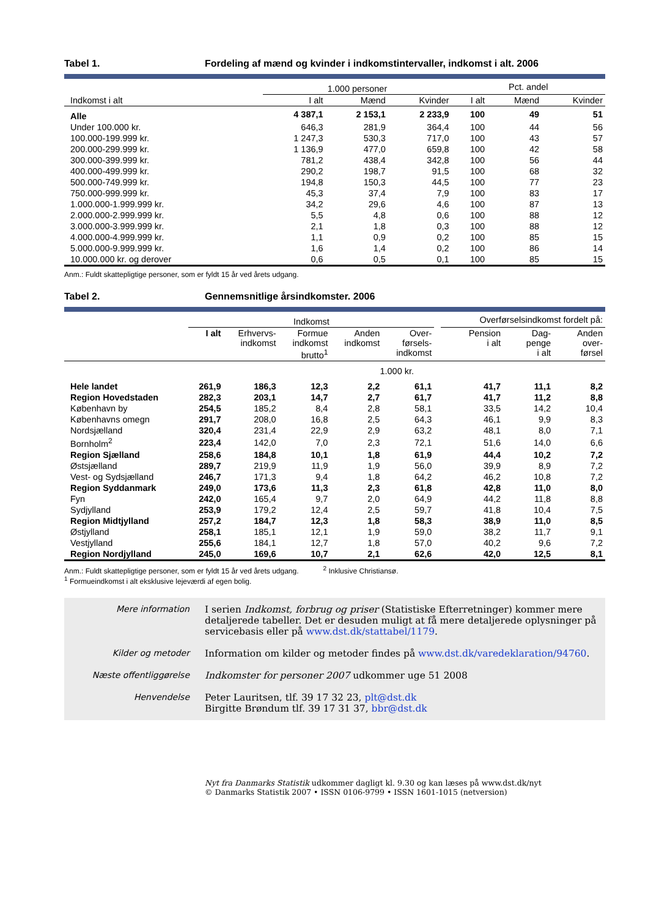Tabel 1. Fordeling af mænd og kvinder i indkomstintervaller, indkomst i alt. 2006
| | 1.000 personer | | | Pct. andel | | |
| --- | --- | --- | --- | --- | --- | --- |
| Indkomst i alt | I alt | Mænd | Kvinder | I alt | Mænd | Kvinder |
| Alle | 4 387,1 | 2 153,1 | 2 233,9 | 100 | 49 | 51 |
| Under 100.000 kr. | 646,3 | 281,9 | 364,4 | 100 | 44 | 56 |
| 100.000-199.999 kr. | 1 247,3 | 530,3 | 717,0 | 100 | 43 | 57 |
| 200.000-299.999 kr. | 1 136,9 | 477,0 | 659,8 | 100 | 42 | 58 |
| 300.000-399.999 kr. | 781,2 | 438,4 | 342,8 | 100 | 56 | 44 |
| 400.000-499.999 kr. | 290,2 | 198,7 | 91,5 | 100 | 68 | 32 |
| 500.000-749.999 kr. | 194,8 | 150,3 | 44,5 | 100 | 77 | 23 |
| 750.000-999.999 kr. | 45,3 | 37,4 | 7,9 | 100 | 83 | 17 |
| 1.000.000-1.999.999 kr. | 34,2 | 29,6 | 4,6 | 100 | 87 | 13 |
| 2.000.000-2.999.999 kr. | 5,5 | 4,8 | 0,6 | 100 | 88 | 12 |
| 3.000.000-3.999.999 kr. | 2,1 | 1,8 | 0,3 | 100 | 88 | 12 |
| 4.000.000-4.999.999 kr. | 1,1 | 0,9 | 0,2 | 100 | 85 | 15 |
| 5.000.000-9.999.999 kr. | 1,6 | 1,4 | 0,2 | 100 | 86 | 14 |
| 10.000.000 kr. og derover | 0,6 | 0,5 | 0,1 | 100 | 85 | 15 |
Anm.: Fuldt skattepligtige personer, som er fyldt 15 år ved årets udgang.
Tabel 2. Gennemsnitlige årsindkomster. 2006
| | Indkomst | | | | | | Overførselsindkomst fordelt på: | | |
| --- | --- | --- | --- | --- | --- | --- | --- | --- | --- |
| | I alt | Erhvervs- indkomst | Formue indkomst brutto<sup>1</sup> | Anden indkomst | Over- førsels- indkomst | | Pension i alt | Dag- penge i alt | Anden over- førsel |
| | 1.000 kr. | | | | | | | | |
| Hele landet | 261,9 | 186,3 | 12,3 | 2,2 | 61,1 | | 41,7 | 11,1 | 8,2 |
| Region Hovedstaden | 282,3 | 203,1 | 14,7 | 2,7 | 61,7 | | 41,7 | 11,2 | 8,8 |
| København by | 254,5 | 185,2 | 8,4 | 2,8 | 58,1 | | 33,5 | 14,2 | 10,4 |
| Københavns omegn | 291,7 | 208,0 | 16,8 | 2,5 | 64,3 | | 46,1 | 9,9 | 8,3 |
| Nordsjælland | 320,4 | 231,4 | 22,9 | 2,9 | 63,2 | | 48,1 | 8,0 | 7,1 |
| Bornholm<sup>2</sup> | 223,4 | 142,0 | 7,0 | 2,3 | 72,1 | | 51,6 | 14,0 | 6,6 |
| Region Sjælland | 258,6 | 184,8 | 10,1 | 1,8 | 61,9 | | 44,4 | 10,2 | 7,2 |
| Østsjælland | 289,7 | 219,9 | 11,9 | 1,9 | 56,0 | | 39,9 | 8,9 | 7,2 |
| Vest- og Sydsjælland | 246,7 | 171,3 | 9,4 | 1,8 | 64,2 | | 46,2 | 10,8 | 7,2 |
| Region Syddanmark | 249,0 | 173,6 | 11,3 | 2,3 | 61,8 | | 42,8 | 11,0 | 8,0 |
| Fyn | 242,0 | 165,4 | 9,7 | 2,0 | 64,9 | | 44,2 | 11,8 | 8,8 |
| Sydjylland | 253,9 | 179,2 | 12,4 | 2,5 | 59,7 | | 41,8 | 10,4 | 7,5 |
| Region Midtjylland | 257,2 | 184,7 | 12,3 | 1,8 | 58,3 | | 38,9 | 11,0 | 8,5 |
| Østjylland | 258,1 | 185,1 | 12,1 | 1,9 | 59,0 | | 38,2 | 11,7 | 9,1 |
| Vestjylland | 255,6 | 184,1 | 12,7 | 1,8 | 57,0 | | 40,2 | 9,6 | 7,2 |
| Region Nordjylland | 245,0 | 169,6 | 10,7 | 2,1 | 62,6 | | 42,0 | 12,5 | 8,1 |
Anm.: Fuldt skattepligtige personer, som er fyldt 15 år ved årets udgang. <sup>2</sup> Inklusive Christiansø.
<sup>1</sup> Formueindkomst i alt eksklusive lejeværdi af egen bolig.
Mere information I serien Indkomst, forbrug og priser (Statistiske Efterretninger) kommer mere detaljerede tabeller. Det er desuden muligt at få mere detaljerede oplysninger på servicebasis eller på www.dst.dk/stattabel/1179.
Kilder og metoder Information om kilder og metoder findes på www.dst.dk/varedeklaration/94760.
Næste offentliggørelse Indkomster for personer 2007 udkommer uge 51 2008
Henvendelse Peter Lauritsen, tlf. 39 17 32 23, plt@dst.dk
Birgitte Brøndum tlf. 39 17 31 37, bbr@dst.dk
Nyt fra Danmarks Statistik udkommer dagligt kl. 9.30 og kan læses på www.dst.dk/nyt
© Danmarks Statistik 2007 • ISSN 0106-9799 • ISSN 1601-1015 (netversion)